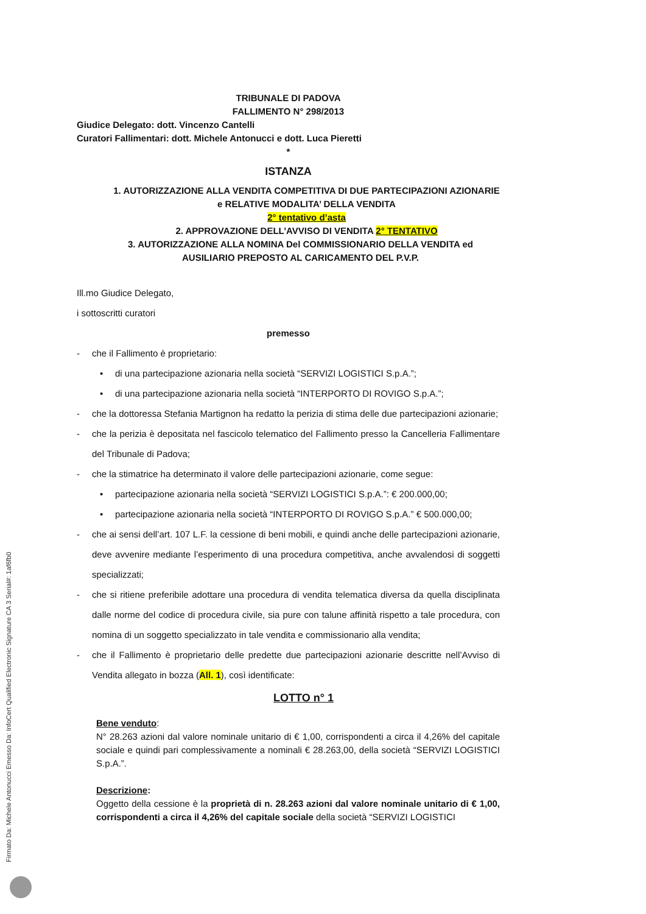Firmato Da: Michele Antonucci Emesso Da: InfoCert Qualified Electronic Signature CA 3 Serial#: 1af6fb0
TRIBUNALE DI PADOVA
FALLIMENTO N° 298/2013
Giudice Delegato: dott. Vincenzo Cantelli
Curatori Fallimentari: dott. Michele Antonucci e dott. Luca Pieretti
*
ISTANZA
1. AUTORIZZAZIONE ALLA VENDITA COMPETITIVA DI DUE PARTECIPAZIONI AZIONARIE e RELATIVE MODALITA’ DELLA VENDITA
2° tentativo d’asta
2. APPROVAZIONE DELL’AVVISO DI VENDITA 2° TENTATIVO
3. AUTORIZZAZIONE ALLA NOMINA Del COMMISSIONARIO DELLA VENDITA ed AUSILIARIO PREPOSTO AL CARICAMENTO DEL P.V.P.
Ill.mo Giudice Delegato,
i sottoscritti curatori
premesso
- che il Fallimento è proprietario:
• di una partecipazione azionaria nella società “SERVIZI LOGISTICI S.p.A.”;
• di una partecipazione azionaria nella società “INTERPORTO DI ROVIGO S.p.A.”;
- che la dottoressa Stefania Martignon ha redatto la perizia di stima delle due partecipazioni azionarie;
- che la perizia è depositata nel fascicolo telematico del Fallimento presso la Cancelleria Fallimentare del Tribunale di Padova;
- che la stimatrice ha determinato il valore delle partecipazioni azionarie, come segue:
• partecipazione azionaria nella società “SERVIZI LOGISTICI S.p.A.”: € 200.000,00;
• partecipazione azionaria nella società “INTERPORTO DI ROVIGO S.p.A.” € 500.000,00;
- che ai sensi dell’art. 107 L.F. la cessione di beni mobili, e quindi anche delle partecipazioni azionarie, deve avvenire mediante l’esperimento di una procedura competitiva, anche avvalendosi di soggetti specializzati;
- che si ritiene preferibile adottare una procedura di vendita telematica diversa da quella disciplinata dalle norme del codice di procedura civile, sia pure con talune affinità rispetto a tale procedura, con nomina di un soggetto specializzato in tale vendita e commissionario alla vendita;
- che il Fallimento è proprietario delle predette due partecipazioni azionarie descritte nell’Avviso di Vendita allegato in bozza (All. 1), così identificate:
LOTTO n° 1
Bene venduto:
N° 28.263 azioni dal valore nominale unitario di € 1,00, corrispondenti a circa il 4,26% del capitale sociale e quindi pari complessivamente a nominali € 28.263,00, della società “SERVIZI LOGISTICI S.p.A.”.
Descrizione:
Oggetto della cessione è la proprietà di n. 28.263 azioni dal valore nominale unitario di € 1,00, corrispondenti a circa il 4,26% del capitale sociale della società “SERVIZI LOGISTICI